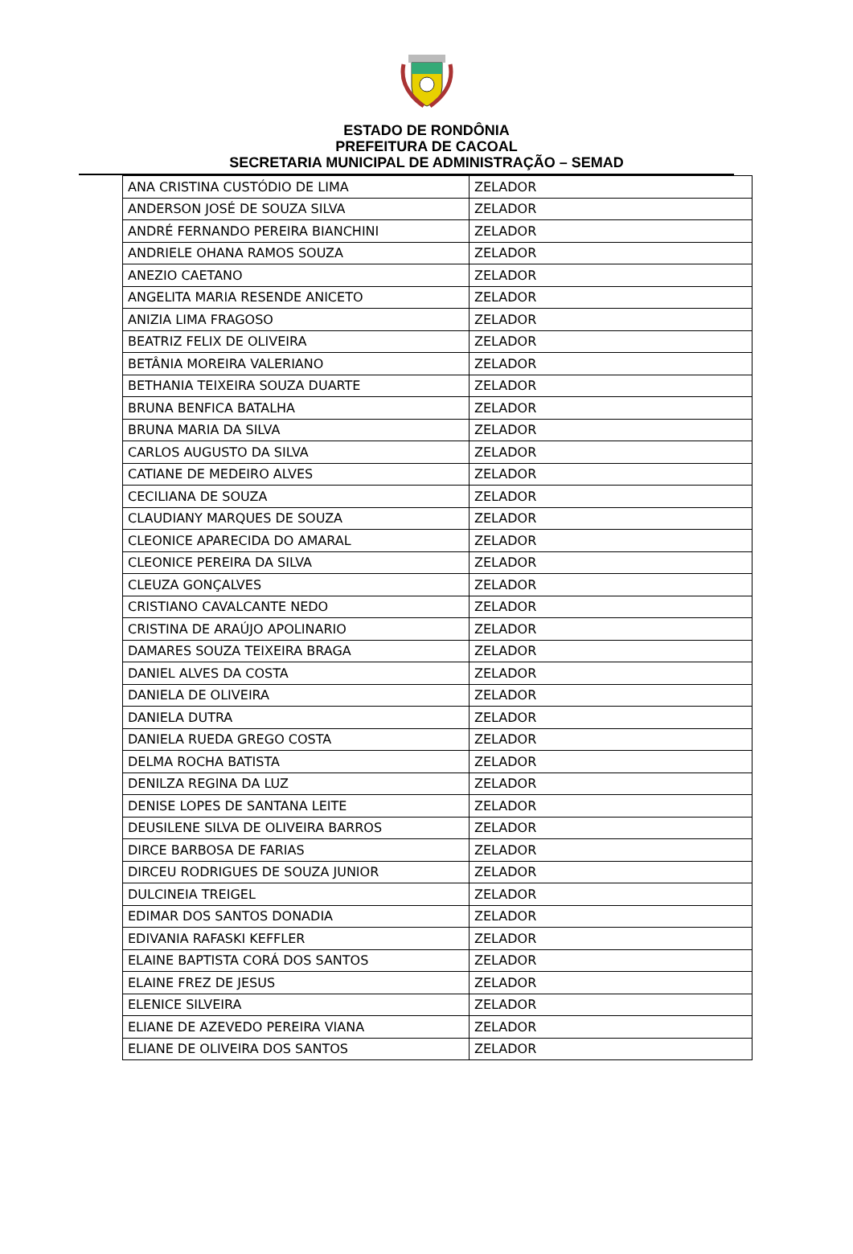ESTADO DE RONDÔNIA
PREFEITURA DE CACOAL
SECRETARIA MUNICIPAL DE ADMINISTRAÇÃO – SEMAD
| ANA CRISTINA CUSTÓDIO DE LIMA | ZELADOR |
| ANDERSON JOSÉ DE SOUZA SILVA | ZELADOR |
| ANDRÉ FERNANDO PEREIRA BIANCHINI | ZELADOR |
| ANDRIELE OHANA RAMOS SOUZA | ZELADOR |
| ANEZIO CAETANO | ZELADOR |
| ANGELITA MARIA RESENDE ANICETO | ZELADOR |
| ANIZIA LIMA FRAGOSO | ZELADOR |
| BEATRIZ FELIX DE OLIVEIRA | ZELADOR |
| BETÂNIA MOREIRA VALERIANO | ZELADOR |
| BETHANIA TEIXEIRA SOUZA DUARTE | ZELADOR |
| BRUNA BENFICA BATALHA | ZELADOR |
| BRUNA MARIA DA SILVA | ZELADOR |
| CARLOS AUGUSTO DA SILVA | ZELADOR |
| CATIANE DE MEDEIRO ALVES | ZELADOR |
| CECILIANA DE SOUZA | ZELADOR |
| CLAUDIANY MARQUES DE SOUZA | ZELADOR |
| CLEONICE APARECIDA DO AMARAL | ZELADOR |
| CLEONICE PEREIRA DA SILVA | ZELADOR |
| CLEUZA GONÇALVES | ZELADOR |
| CRISTIANO CAVALCANTE NEDO | ZELADOR |
| CRISTINA DE ARAÚJO APOLINARIO | ZELADOR |
| DAMARES SOUZA TEIXEIRA BRAGA | ZELADOR |
| DANIEL ALVES DA COSTA | ZELADOR |
| DANIELA DE OLIVEIRA | ZELADOR |
| DANIELA DUTRA | ZELADOR |
| DANIELA RUEDA GREGO COSTA | ZELADOR |
| DELMA ROCHA BATISTA | ZELADOR |
| DENILZA REGINA DA LUZ | ZELADOR |
| DENISE LOPES DE SANTANA LEITE | ZELADOR |
| DEUSILENE SILVA DE OLIVEIRA BARROS | ZELADOR |
| DIRCE BARBOSA DE FARIAS | ZELADOR |
| DIRCEU RODRIGUES DE SOUZA JUNIOR | ZELADOR |
| DULCINEIA TREIGEL | ZELADOR |
| EDIMAR DOS SANTOS DONADIA | ZELADOR |
| EDIVANIA RAFASKI KEFFLER | ZELADOR |
| ELAINE BAPTISTA CORÁ DOS SANTOS | ZELADOR |
| ELAINE FREZ DE JESUS | ZELADOR |
| ELENICE SILVEIRA | ZELADOR |
| ELIANE DE AZEVEDO PEREIRA VIANA | ZELADOR |
| ELIANE DE OLIVEIRA DOS SANTOS | ZELADOR |